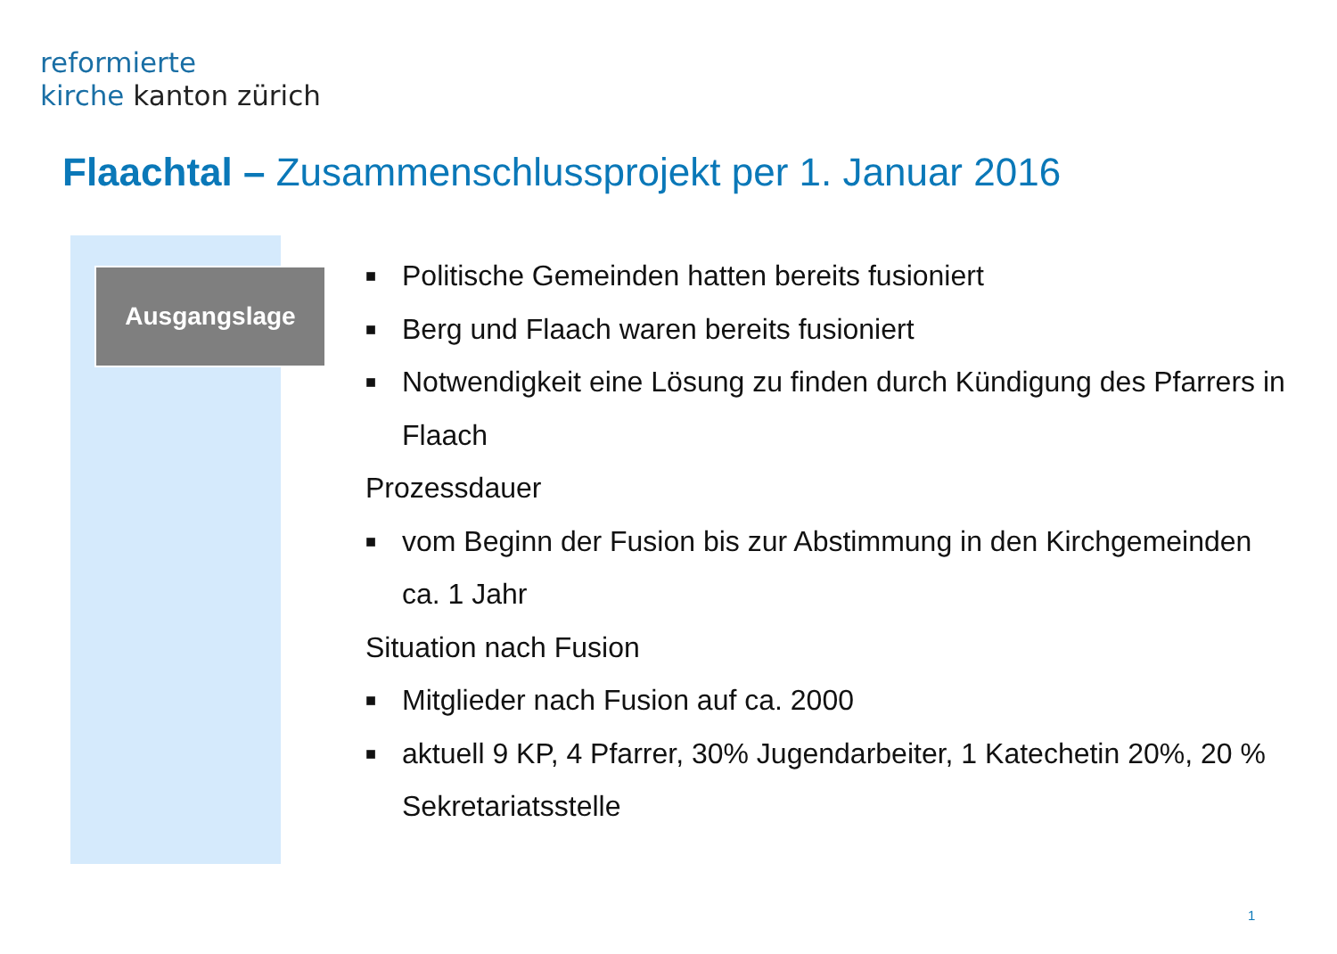reformierte
kirche kanton zürich
Flaachtal – Zusammenschlussprojekt per 1. Januar 2016
Ausgangslage
■ Politische Gemeinden hatten bereits fusioniert
■ Berg und Flaach waren bereits fusioniert
■ Notwendigkeit eine Lösung zu finden durch Kündigung des Pfarrers in Flaach
Prozessdauer
■ vom Beginn der Fusion bis zur Abstimmung in den Kirchgemeinden ca. 1 Jahr
Situation nach Fusion
■ Mitglieder nach Fusion auf ca. 2000
■ aktuell 9 KP, 4 Pfarrer, 30% Jugendarbeiter, 1 Katechetin 20%, 20 % Sekretariatsstelle
1